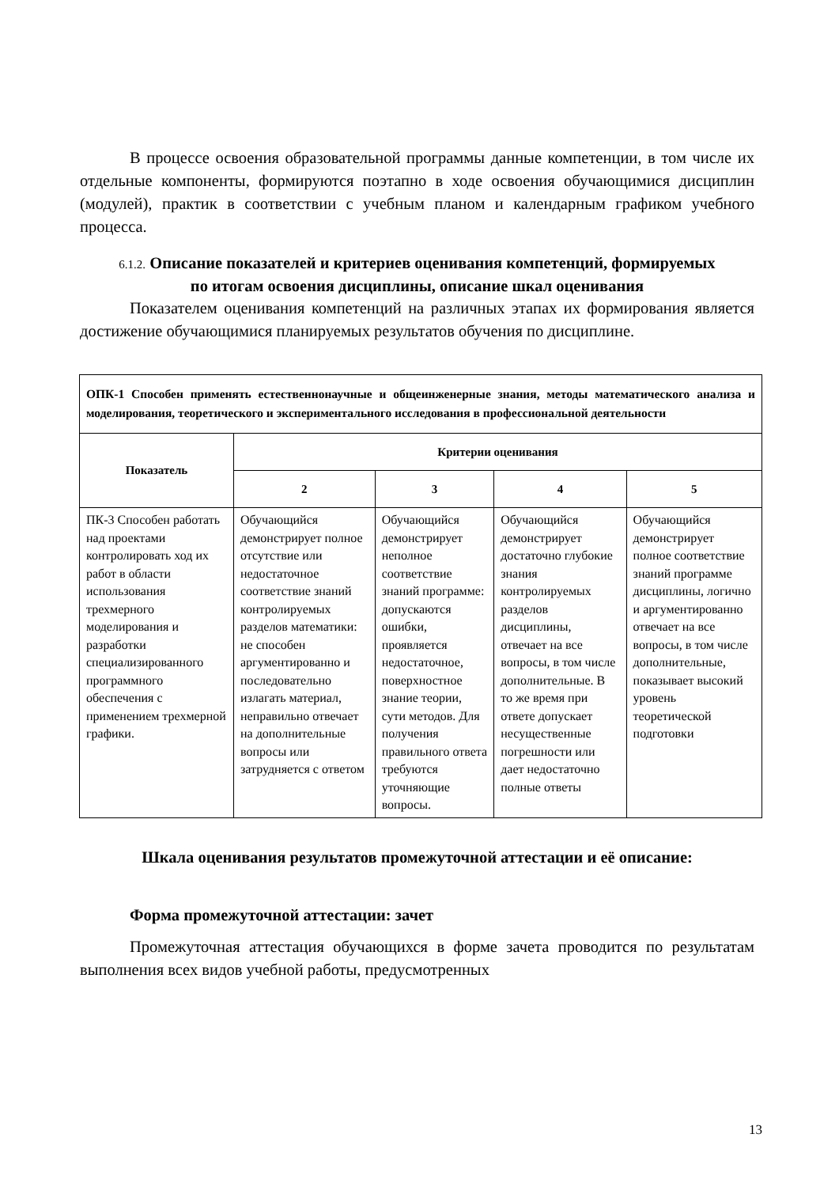В процессе освоения образовательной программы данные компетенции, в том числе их отдельные компоненты, формируются поэтапно в ходе освоения обучающимися дисциплин (модулей), практик в соответствии с учебным планом и календарным графиком учебного процесса.
6.1.2. Описание показателей и критериев оценивания компетенций, формируемых по итогам освоения дисциплины, описание шкал оценивания
Показателем оценивания компетенций на различных этапах их формирования является достижение обучающимися планируемых результатов обучения по дисциплине.
| ОПК-1 Способен применять естественнонаучные и общеинженерные знания, методы математического анализа и моделирования, теоретического и экспериментального исследования в профессиональной деятельности | | | | |
| Показатель | Критерии оценивания | | | |
| | 2 | 3 | 4 | 5 |
| ПК-3 Способен работать над проектами контролировать ход их работ в области использования трехмерного моделирования и разработки специализированного программного обеспечения с применением трехмерной графики. | Обучающийся демонстрирует полное отсутствие или недостаточное соответствие знаний контролируемых разделов математики: не способен аргументированно и последовательно излагать материал, неправильно отвечает на дополнительные вопросы или затрудняется с ответом | Обучающийся демонстрирует неполное соответствие знаний программе: допускаются ошибки, проявляется недостаточное, поверхностное знание теории, сути методов. Для получения правильного ответа требуются уточняющие вопросы. | Обучающийся демонстрирует достаточно глубокие знания контролируемых разделов дисциплины, отвечает на все вопросы, в том числе дополнительные. В то же время при ответе допускает несущественные погрешности или дает недостаточно полные ответы | Обучающийся демонстрирует полное соответствие знаний программе дисциплины, логично и аргументированно отвечает на все вопросы, в том числе дополнительные, показывает высокий уровень теоретической подготовки |
Шкала оценивания результатов промежуточной аттестации и её описание:
Форма промежуточной аттестации: зачет
Промежуточная аттестация обучающихся в форме зачета проводится по результатам выполнения всех видов учебной работы, предусмотренных
13